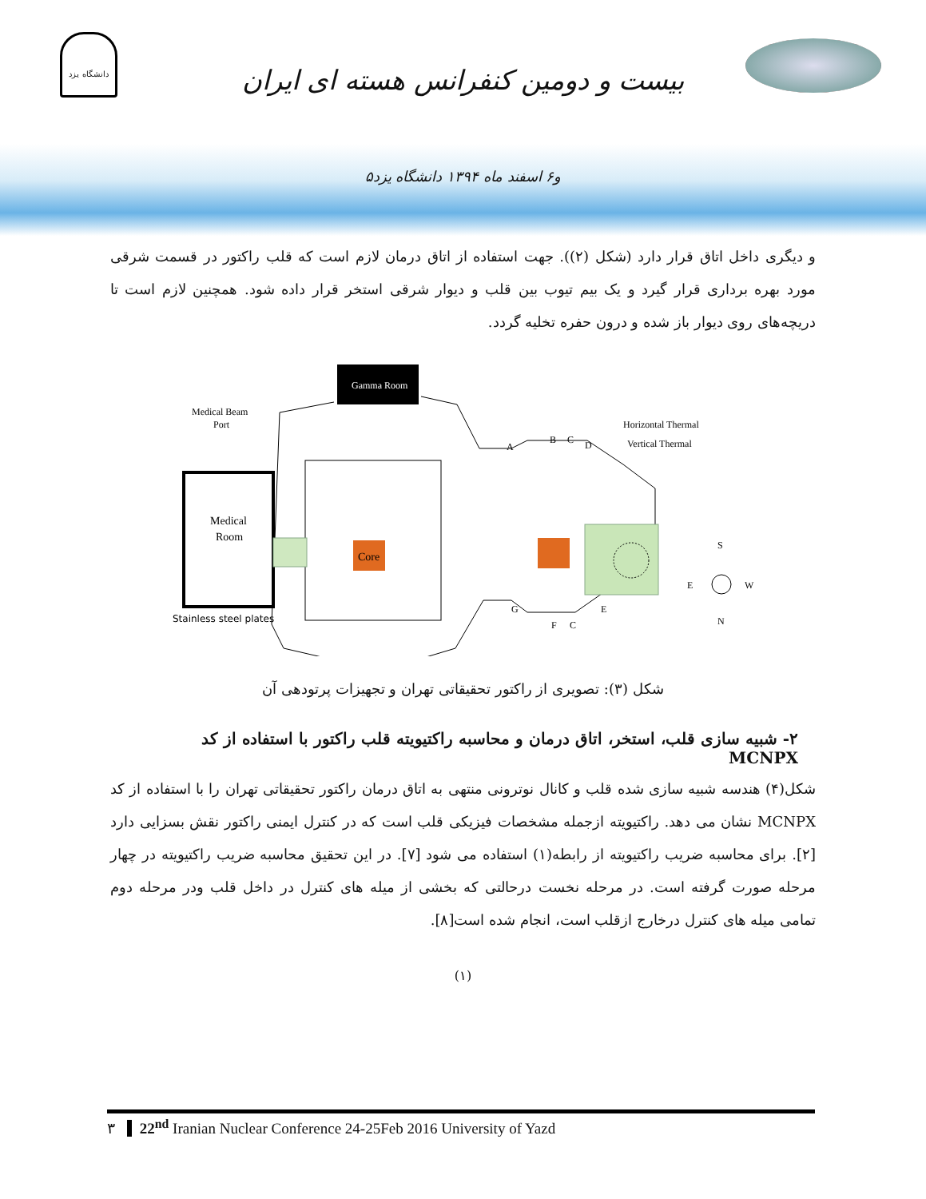دانشگاه یزد
بیست و دومین کنفرانس هسته ای ایران
۵و۶ اسفند ماه ۱۳۹۴ دانشگاه یزد
و دیگری داخل اتاق قرار دارد (شکل (۲)). جهت استفاده از اتاق درمان لازم است که قلب راکتور در قسمت شرقی مورد بهره برداری قرار گیرد و یک بیم تیوب بین قلب و دیوار شرقی استخر قرار داده شود. همچنین لازم است تا دریچه‌های روی دیوار باز شده و درون حفره تخلیه گردد.
Gamma Room
Medical
Room
Core
Medical Beam
Port
Stainless steel plates
Horizontal Thermal
Vertical Thermal
A
B
C
D
G
F
C
E
S
E
W
N
شکل (۳): تصویری از راکتور تحقیقاتی تهران و تجهیزات پرتودهی آن
۲- شبیه سازی قلب، استخر، اتاق درمان و محاسبه راکتیویته قلب راکتور با استفاده از کد MCNPX
شکل(۴) هندسه شبیه سازی شده قلب و کانال نوترونی منتهی به اتاق درمان راکتور تحقیقاتی تهران را با استفاده از کد MCNPX نشان می دهد. راکتیویته ازجمله مشخصات فیزیکی قلب است که در کنترل ایمنی راکتور نقش بسزایی دارد [۲]. برای محاسبه ضریب راکتیویته از رابطه(۱) استفاده می شود [۷]. در این تحقیق محاسبه ضریب راکتیویته در چهار مرحله صورت گرفته است. در مرحله نخست درحالتی که بخشی از میله های کنترل در داخل قلب ودر مرحله دوم تمامی میله های کنترل درخارج ازقلب است، انجام شده است[۸].
(۱)
۳ 22<sup>nd</sup> Iranian Nuclear Conference 24-25Feb 2016 University of Yazd